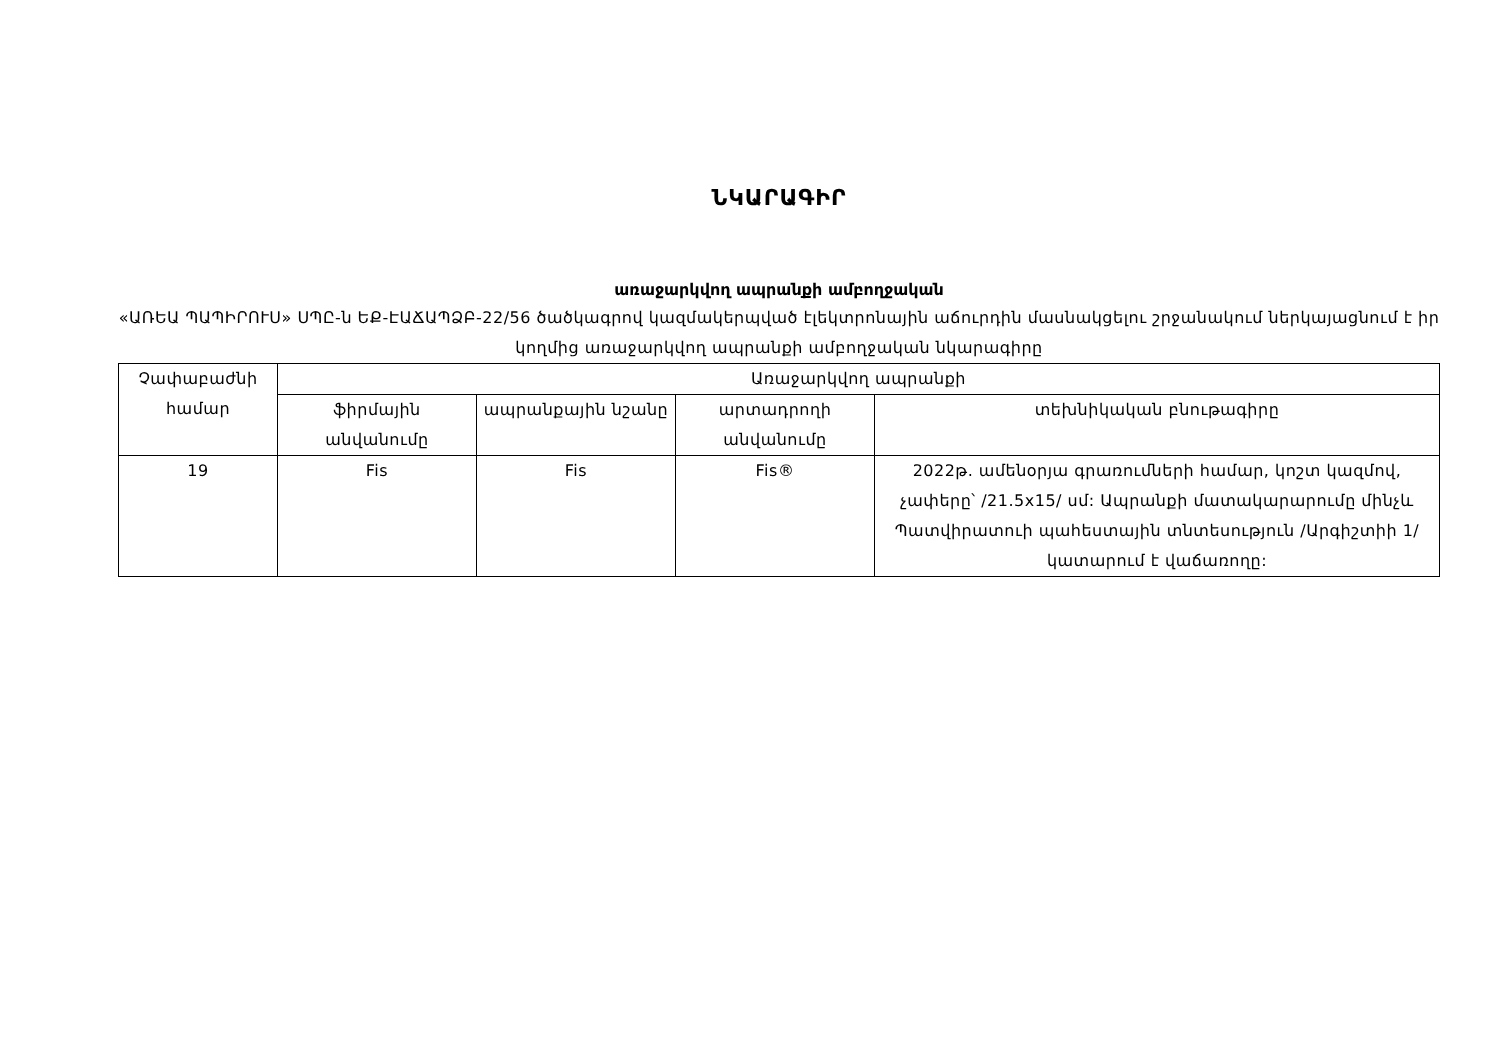ՆԿԱՐԱԳԻՐ
առաջարկվող ապրանքի ամբողջական
«ԱՌԵԱ ՊԱՊԻՐՈՒՍ» ՍՊԸ-ն ԵՔ-ԷԱՃԱՊՁԲ-22/56 ծածկագրով կազմակերպված էլեկտրոնային աճուրդին մասնակցելու շրջանակում ներկայացնում է իր կողմից առաջարկվող ապրանքի ամբողջական նկարագիրը
| Չափաբաժնի համար | Առաջարկվող ապրանքի | | | |
| --- | --- | --- | --- | --- |
| | ֆիրմային անվանումը | ապրանքային նշանը | արտադրողի անվանումը | տեխնիկական բնութագիրը |
| 19 | Fis | Fis | Fis® | 2022թ. ամենօրյա գրառումների համար, կոշտ կազմով, չափերը՝ /21.5x15/ սմ: Ապրանքի մատակարարումը մինչև Պատվիրատուի պահեստային տնտեսություն /Արգիշտիի 1/ կատարում է վաճառողը: |